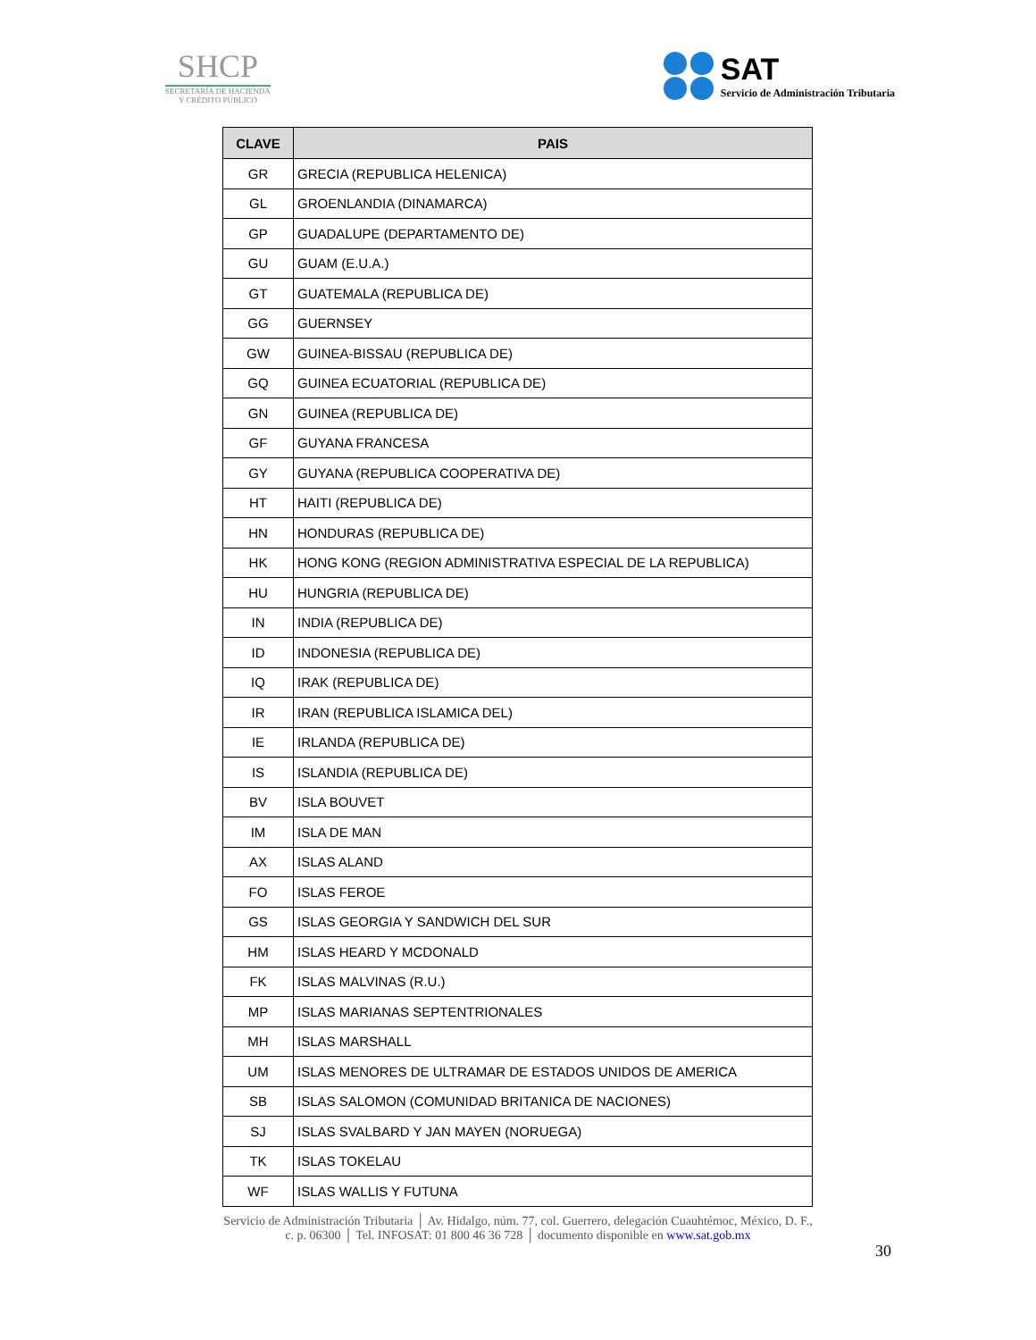SHCP
SECRETARÍA DE HACIENDA
Y CRÉDITO PÚBLICO
SAT
Servicio de Administración Tributaria
| CLAVE | PAIS |
| --- | --- |
| GR | GRECIA (REPUBLICA HELENICA) |
| GL | GROENLANDIA (DINAMARCA) |
| GP | GUADALUPE (DEPARTAMENTO DE) |
| GU | GUAM (E.U.A.) |
| GT | GUATEMALA (REPUBLICA DE) |
| GG | GUERNSEY |
| GW | GUINEA-BISSAU (REPUBLICA DE) |
| GQ | GUINEA ECUATORIAL (REPUBLICA DE) |
| GN | GUINEA (REPUBLICA DE) |
| GF | GUYANA FRANCESA |
| GY | GUYANA (REPUBLICA COOPERATIVA DE) |
| HT | HAITI (REPUBLICA DE) |
| HN | HONDURAS (REPUBLICA DE) |
| HK | HONG KONG (REGION ADMINISTRATIVA ESPECIAL DE LA REPUBLICA) |
| HU | HUNGRIA (REPUBLICA DE) |
| IN | INDIA (REPUBLICA DE) |
| ID | INDONESIA (REPUBLICA DE) |
| IQ | IRAK (REPUBLICA DE) |
| IR | IRAN (REPUBLICA ISLAMICA DEL) |
| IE | IRLANDA (REPUBLICA DE) |
| IS | ISLANDIA (REPUBLICA DE) |
| BV | ISLA BOUVET |
| IM | ISLA DE MAN |
| AX | ISLAS ALAND |
| FO | ISLAS FEROE |
| GS | ISLAS GEORGIA Y SANDWICH DEL SUR |
| HM | ISLAS HEARD Y MCDONALD |
| FK | ISLAS MALVINAS (R.U.) |
| MP | ISLAS MARIANAS SEPTENTRIONALES |
| MH | ISLAS MARSHALL |
| UM | ISLAS MENORES DE ULTRAMAR DE ESTADOS UNIDOS DE AMERICA |
| SB | ISLAS SALOMON (COMUNIDAD BRITANICA DE NACIONES) |
| SJ | ISLAS SVALBARD Y JAN MAYEN (NORUEGA) |
| TK | ISLAS TOKELAU |
| WF | ISLAS WALLIS Y FUTUNA |
Servicio de Administración Tributaria │ Av. Hidalgo, núm. 77, col. Guerrero, delegación Cuauhtémoc, México, D. F.,
c. p. 06300 │ Tel. INFOSAT: 01 800 46 36 728 │ documento disponible en www.sat.gob.mx
30